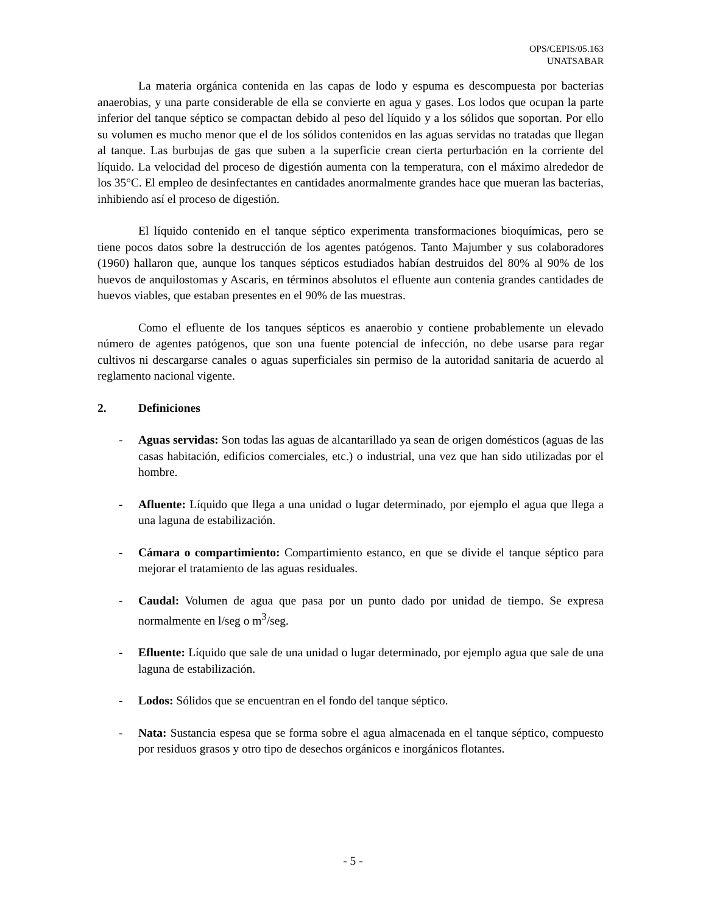OPS/CEPIS/05.163
UNATSABAR
La materia orgánica contenida en las capas de lodo y espuma es descompuesta por bacterias anaerobias, y una parte considerable de ella se convierte en agua y gases. Los lodos que ocupan la parte inferior del tanque séptico se compactan debido al peso del líquido y a los sólidos que soportan. Por ello su volumen es mucho menor que el de los sólidos contenidos en las aguas servidas no tratadas que llegan al tanque. Las burbujas de gas que suben a la superficie crean cierta perturbación en la corriente del líquido. La velocidad del proceso de digestión aumenta con la temperatura, con el máximo alrededor de los 35°C. El empleo de desinfectantes en cantidades anormalmente grandes hace que mueran las bacterias, inhibiendo así el proceso de digestión.
El líquido contenido en el tanque séptico experimenta transformaciones bioquímicas, pero se tiene pocos datos sobre la destrucción de los agentes patógenos. Tanto Majumber y sus colaboradores (1960) hallaron que, aunque los tanques sépticos estudiados habían destruidos del 80% al 90% de los huevos de anquilostomas y Ascaris, en términos absolutos el efluente aun contenia grandes cantidades de huevos viables, que estaban presentes en el 90% de las muestras.
Como el efluente de los tanques sépticos es anaerobio y contiene probablemente un elevado número de agentes patógenos, que son una fuente potencial de infección, no debe usarse para regar cultivos ni descargarse canales o aguas superficiales sin permiso de la autoridad sanitaria de acuerdo al reglamento nacional vigente.
2. Definiciones
- Aguas servidas: Son todas las aguas de alcantarillado ya sean de origen domésticos (aguas de las casas habitación, edificios comerciales, etc.) o industrial, una vez que han sido utilizadas por el hombre.
- Afluente: Líquido que llega a una unidad o lugar determinado, por ejemplo el agua que llega a una laguna de estabilización.
- Cámara o compartimiento: Compartimiento estanco, en que se divide el tanque séptico para mejorar el tratamiento de las aguas residuales.
- Caudal: Volumen de agua que pasa por un punto dado por unidad de tiempo. Se expresa normalmente en l/seg o m<sup>3</sup>/seg.
- Efluente: Líquido que sale de una unidad o lugar determinado, por ejemplo agua que sale de una laguna de estabilización.
- Lodos: Sólidos que se encuentran en el fondo del tanque séptico.
- Nata: Sustancia espesa que se forma sobre el agua almacenada en el tanque séptico, compuesto por residuos grasos y otro tipo de desechos orgánicos e inorgánicos flotantes.
- 5 -